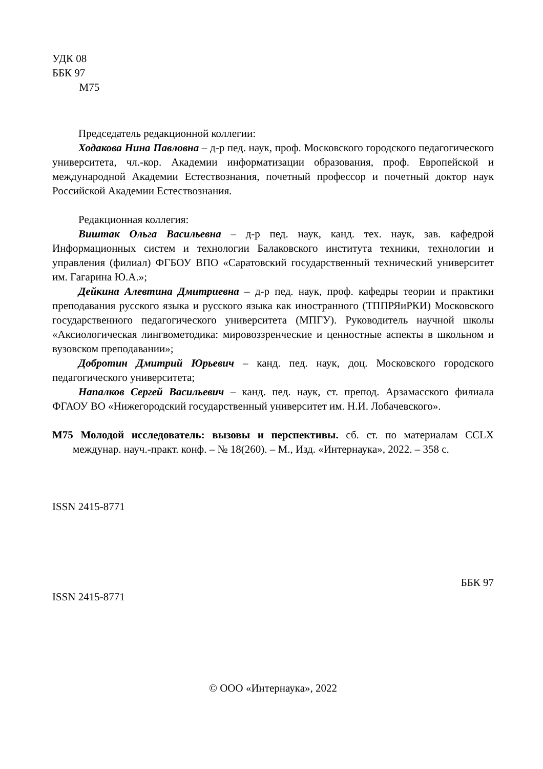УДК 08
ББК 97
М75
Председатель редакционной коллегии:
Ходакова Нина Павловна – д-р пед. наук, проф. Московского городского педагогического университета, чл.-кор. Академии информатизации образования, проф. Европейской и международной Академии Естествознания, почетный профессор и почетный доктор наук Российской Академии Естествознания.
Редакционная коллегия:
Виштак Ольга Васильевна – д-р пед. наук, канд. тех. наук, зав. кафедрой Информационных систем и технологии Балаковского института техники, технологии и управления (филиал) ФГБОУ ВПО «Саратовский государственный технический университет им. Гагарина Ю.А.»;
Дейкина Алевтина Дмитриевна – д-р пед. наук, проф. кафедры теории и практики преподавания русского языка и русского языка как иностранного (ТППРЯиРКИ) Московского государственного педагогического университета (МПГУ). Руководитель научной школы «Аксиологическая лингвометодика: мировоззренческие и ценностные аспекты в школьном и вузовском преподавании»;
Добротин Дмитрий Юрьевич – канд. пед. наук, доц. Московского городского педагогического университета;
Напалков Сергей Васильевич – канд. пед. наук, ст. препод. Арзамасского филиала ФГАОУ ВО «Нижегородский государственный университет им. Н.И. Лобачевского».
М75 Молодой исследователь: вызовы и перспективы. сб. ст. по материалам CCLX междунар. науч.-практ. конф. – № 18(260). – М., Изд. «Интернаука», 2022. – 358 с.
ISSN 2415-8771
ББК 97
ISSN 2415-8771
© ООО «Интернаука», 2022